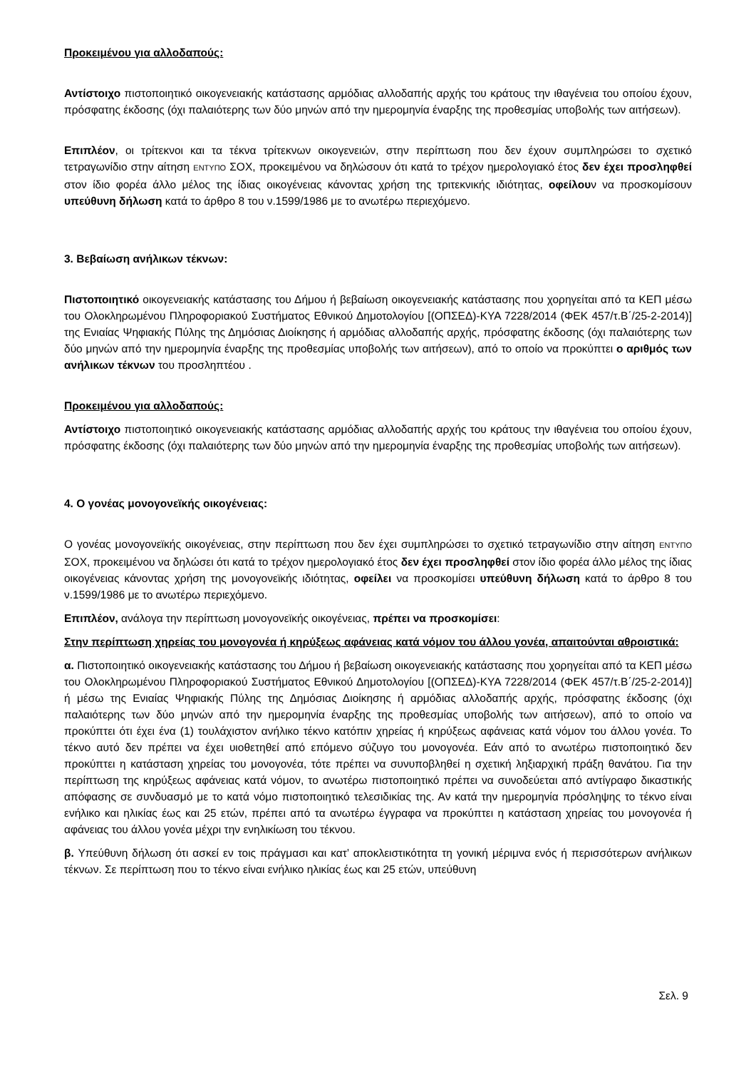Προκειμένου για αλλοδαπούς:
Αντίστοιχο πιστοποιητικό οικογενειακής κατάστασης αρμόδιας αλλοδαπής αρχής του κράτους την ιθαγένεια του οποίου έχουν, πρόσφατης έκδοσης (όχι παλαιότερης των δύο μηνών από την ημερομηνία έναρξης της προθεσμίας υποβολής των αιτήσεων).
Επιπλέον, οι τρίτεκνοι και τα τέκνα τρίτεκνων οικογενειών, στην περίπτωση που δεν έχουν συμπληρώσει το σχετικό τετραγωνίδιο στην αίτηση ΕΝΤΥΠΟ ΣΟΧ, προκειμένου να δηλώσουν ότι κατά το τρέχον ημερολογιακό έτος δεν έχει προσληφθεί στον ίδιο φορέα άλλο μέλος της ίδιας οικογένειας κάνοντας χρήση της τριτεκνικής ιδιότητας, οφείλουν να προσκομίσουν υπεύθυνη δήλωση κατά το άρθρο 8 του ν.1599/1986 με το ανωτέρω περιεχόμενο.
3. Βεβαίωση ανήλικων τέκνων:
Πιστοποιητικό οικογενειακής κατάστασης του Δήμου ή βεβαίωση οικογενειακής κατάστασης που χορηγείται από τα ΚΕΠ μέσω του Ολοκληρωμένου Πληροφοριακού Συστήματος Εθνικού Δημοτολογίου [(ΟΠΣΕΔ)-ΚΥΑ 7228/2014 (ΦΕΚ 457/τ.Β΄/25-2-2014)] της Ενιαίας Ψηφιακής Πύλης της Δημόσιας Διοίκησης ή αρμόδιας αλλοδαπής αρχής, πρόσφατης έκδοσης (όχι παλαιότερης των δύο μηνών από την ημερομηνία έναρξης της προθεσμίας υποβολής των αιτήσεων), από το οποίο να προκύπτει ο αριθμός των ανήλικων τέκνων του προσληπτέου .
Προκειμένου για αλλοδαπούς:
Αντίστοιχο πιστοποιητικό οικογενειακής κατάστασης αρμόδιας αλλοδαπής αρχής του κράτους την ιθαγένεια του οποίου έχουν, πρόσφατης έκδοσης (όχι παλαιότερης των δύο μηνών από την ημερομηνία έναρξης της προθεσμίας υποβολής των αιτήσεων).
4. Ο γονέας μονογονεϊκής οικογένειας:
Ο γονέας μονογονεϊκής οικογένειας, στην περίπτωση που δεν έχει συμπληρώσει το σχετικό τετραγωνίδιο στην αίτηση ΕΝΤΥΠΟ ΣΟΧ, προκειμένου να δηλώσει ότι κατά το τρέχον ημερολογιακό έτος δεν έχει προσληφθεί στον ίδιο φορέα άλλο μέλος της ίδιας οικογένειας κάνοντας χρήση της μονογονεϊκής ιδιότητας, οφείλει να προσκομίσει υπεύθυνη δήλωση κατά το άρθρο 8 του ν.1599/1986 με το ανωτέρω περιεχόμενο.
Επιπλέον, ανάλογα την περίπτωση μονογονεϊκής οικογένειας, πρέπει να προσκομίσει:
Στην περίπτωση χηρείας του μονογονέα ή κηρύξεως αφάνειας κατά νόμον του άλλου γονέα, απαιτούνται αθροιστικά:
α. Πιστοποιητικό οικογενειακής κατάστασης του Δήμου ή βεβαίωση οικογενειακής κατάστασης που χορηγείται από τα ΚΕΠ μέσω του Ολοκληρωμένου Πληροφοριακού Συστήματος Εθνικού Δημοτολογίου [(ΟΠΣΕΔ)-ΚΥΑ 7228/2014 (ΦΕΚ 457/τ.Β΄/25-2-2014)] ή μέσω της Ενιαίας Ψηφιακής Πύλης της Δημόσιας Διοίκησης ή αρμόδιας αλλοδαπής αρχής, πρόσφατης έκδοσης (όχι παλαιότερης των δύο μηνών από την ημερομηνία έναρξης της προθεσμίας υποβολής των αιτήσεων), από το οποίο να προκύπτει ότι έχει ένα (1) τουλάχιστον ανήλικο τέκνο κατόπιν χηρείας ή κηρύξεως αφάνειας κατά νόμον του άλλου γονέα. Το τέκνο αυτό δεν πρέπει να έχει υιοθετηθεί από επόμενο σύζυγο του μονογονέα. Εάν από το ανωτέρω πιστοποιητικό δεν προκύπτει η κατάσταση χηρείας του μονογονέα, τότε πρέπει να συνυποβληθεί η σχετική ληξιαρχική πράξη θανάτου. Για την περίπτωση της κηρύξεως αφάνειας κατά νόμον, το ανωτέρω πιστοποιητικό πρέπει να συνοδεύεται από αντίγραφο δικαστικής απόφασης σε συνδυασμό με το κατά νόμο πιστοποιητικό τελεσιδικίας της. Αν κατά την ημερομηνία πρόσληψης το τέκνο είναι ενήλικο και ηλικίας έως και 25 ετών, πρέπει από τα ανωτέρω έγγραφα να προκύπτει η κατάσταση χηρείας του μονογονέα ή αφάνειας του άλλου γονέα μέχρι την ενηλικίωση του τέκνου.
β. Υπεύθυνη δήλωση ότι ασκεί εν τοις πράγμασι και κατ’ αποκλειστικότητα τη γονική μέριμνα ενός ή περισσότερων ανήλικων τέκνων. Σε περίπτωση που το τέκνο είναι ενήλικο ηλικίας έως και 25 ετών, υπεύθυνη
Σελ. 9